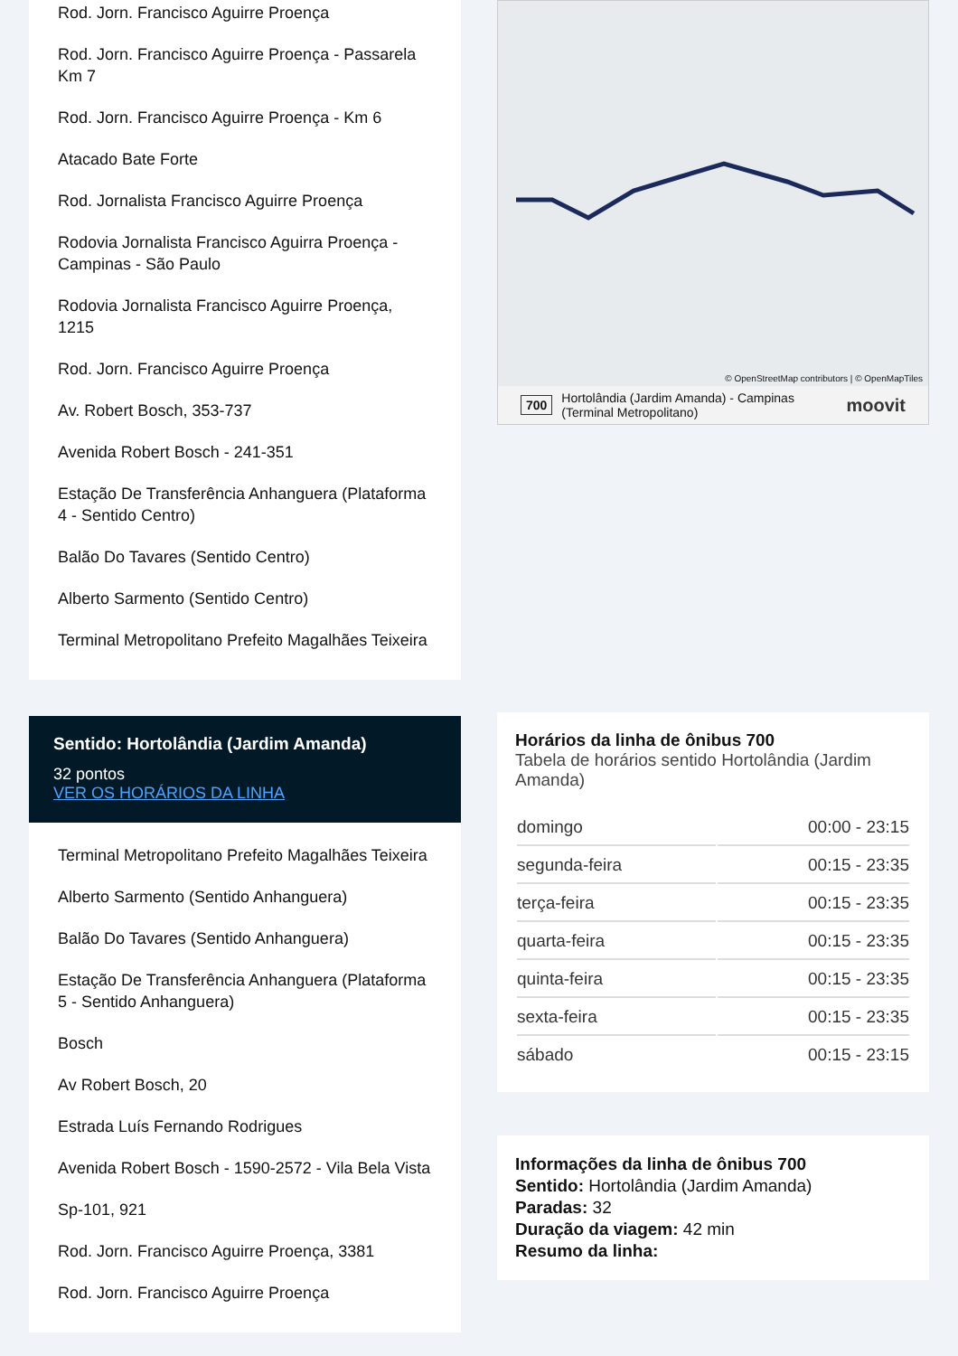Rod. Jorn. Francisco Aguirre Proença
Rod. Jorn. Francisco Aguirre Proença - Passarela Km 7
Rod. Jorn. Francisco Aguirre Proença - Km 6
Atacado Bate Forte
Rod. Jornalista Francisco Aguirre Proença
Rodovia Jornalista Francisco Aguirra Proença - Campinas - São Paulo
Rodovia Jornalista Francisco Aguirre Proença, 1215
Rod. Jorn. Francisco Aguirre Proença
Av. Robert Bosch, 353-737
Avenida Robert Bosch - 241-351
Estação De Transferência Anhanguera (Plataforma 4 - Sentido Centro)
Balão Do Tavares (Sentido Centro)
Alberto Sarmento (Sentido Centro)
Terminal Metropolitano Prefeito Magalhães Teixeira
Sentido: Hortolândia (Jardim Amanda)
32 pontos
VER OS HORÁRIOS DA LINHA
Terminal Metropolitano Prefeito Magalhães Teixeira
Alberto Sarmento (Sentido Anhanguera)
Balão Do Tavares (Sentido Anhanguera)
Estação De Transferência Anhanguera (Plataforma 5 - Sentido Anhanguera)
Bosch
Av Robert Bosch, 20
Estrada Luís Fernando Rodrigues
Avenida Robert Bosch - 1590-2572 - Vila Bela Vista
Sp-101, 921
Rod. Jorn. Francisco Aguirre Proença, 3381
Rod. Jorn. Francisco Aguirre Proença
© OpenStreetMap contributors | © OpenMapTiles
700 Hortolândia (Jardim Amanda) - Campinas (Terminal Metropolitano) moovit
Horários da linha de ônibus 700
Tabela de horários sentido Hortolândia (Jardim Amanda)
| domingo | 00:00 - 23:15 |
| segunda-feira | 00:15 - 23:35 |
| terça-feira | 00:15 - 23:35 |
| quarta-feira | 00:15 - 23:35 |
| quinta-feira | 00:15 - 23:35 |
| sexta-feira | 00:15 - 23:35 |
| sábado | 00:15 - 23:15 |
Informações da linha de ônibus 700
Sentido: Hortolândia (Jardim Amanda)
Paradas: 32
Duração da viagem: 42 min
Resumo da linha: